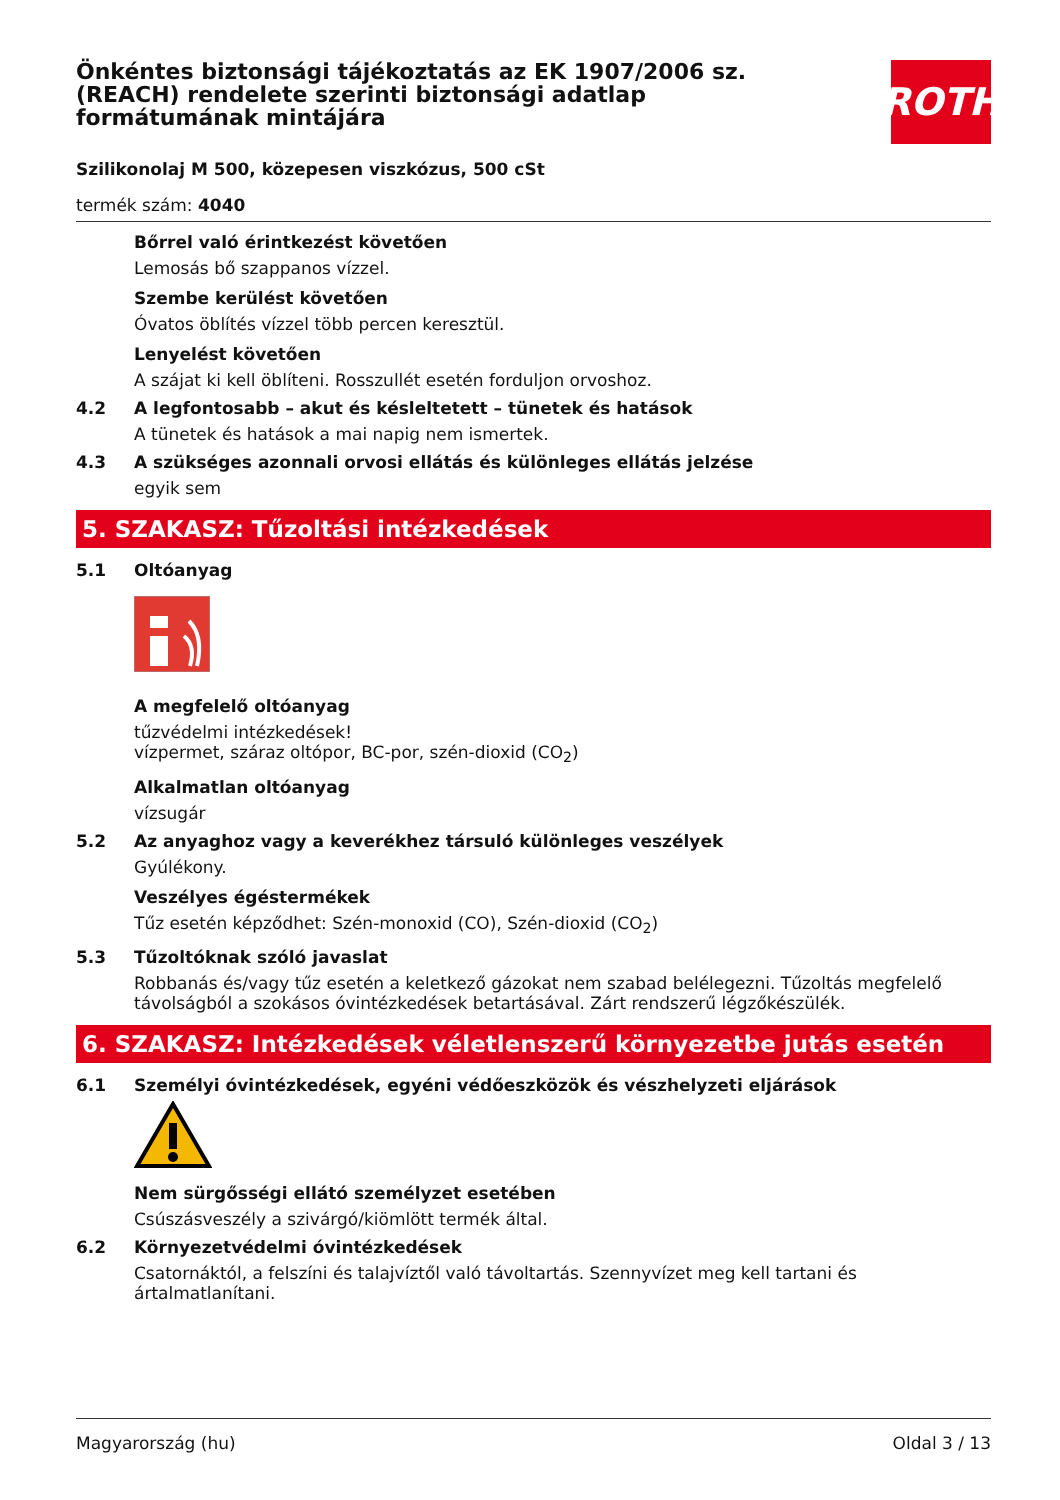ROTH
Önkéntes biztonsági tájékoztatás az EK 1907/2006 sz. (REACH) rendelete szerinti biztonsági adatlap formátumának mintájára
Szilikonolaj M 500, közepesen viszkózus, 500 cSt
termék szám: 4040
Bőrrel való érintkezést követően
Lemosás bő szappanos vízzel.
Szembe kerülést követően
Óvatos öblítés vízzel több percen keresztül.
Lenyelést követően
A szájat ki kell öblíteni. Rosszullét esetén forduljon orvoshoz.
4.2 A legfontosabb – akut és késleltetett – tünetek és hatások
A tünetek és hatások a mai napig nem ismertek.
4.3 A szükséges azonnali orvosi ellátás és különleges ellátás jelzése
egyik sem
5. SZAKASZ: Tűzoltási intézkedések
5.1 Oltóanyag
A megfelelő oltóanyag
tűzvédelmi intézkedések!
vízpermet, száraz oltópor, BC-por, szén-dioxid (CO<sub>2</sub>)
Alkalmatlan oltóanyag
vízsugár
5.2 Az anyaghoz vagy a keverékhez társuló különleges veszélyek
Gyúlékony.
Veszélyes égéstermékek
Tűz esetén képződhet: Szén-monoxid (CO), Szén-dioxid (CO<sub>2</sub>)
5.3 Tűzoltóknak szóló javaslat
Robbanás és/vagy tűz esetén a keletkező gázokat nem szabad belélegezni. Tűzoltás megfelelő távolságból a szokásos óvintézkedések betartásával. Zárt rendszerű légzőkészülék.
6. SZAKASZ: Intézkedések véletlenszerű környezetbe jutás esetén
6.1 Személyi óvintézkedések, egyéni védőeszközök és vészhelyzeti eljárások
Nem sürgősségi ellátó személyzet esetében
Csúszásveszély a szivárgó/kiömlött termék által.
6.2 Környezetvédelmi óvintézkedések
Csatornáktól, a felszíni és talajvíztől való távoltartás. Szennyvízet meg kell tartani és ártalmatlanítani.
Magyarország (hu) Oldal 3 / 13